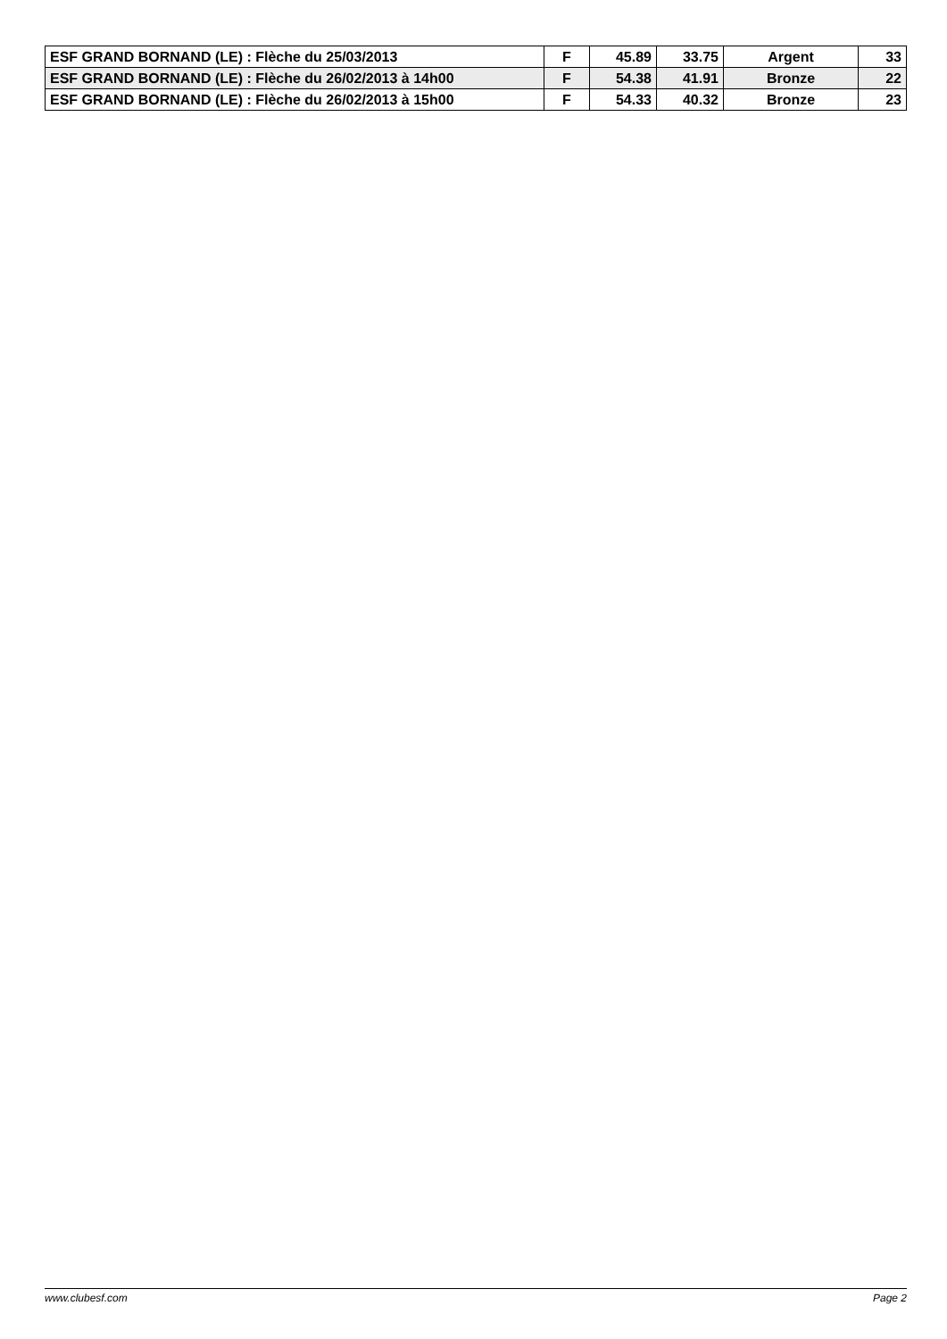| ESF GRAND BORNAND (LE) : Flèche du 25/03/2013 | F | 45.89 | 33.75 | Argent | 33 |
| ESF GRAND BORNAND (LE) : Flèche du 26/02/2013 à 14h00 | F | 54.38 | 41.91 | Bronze | 22 |
| ESF GRAND BORNAND (LE) : Flèche du 26/02/2013 à 15h00 | F | 54.33 | 40.32 | Bronze | 23 |
www.clubesf.com Page 2